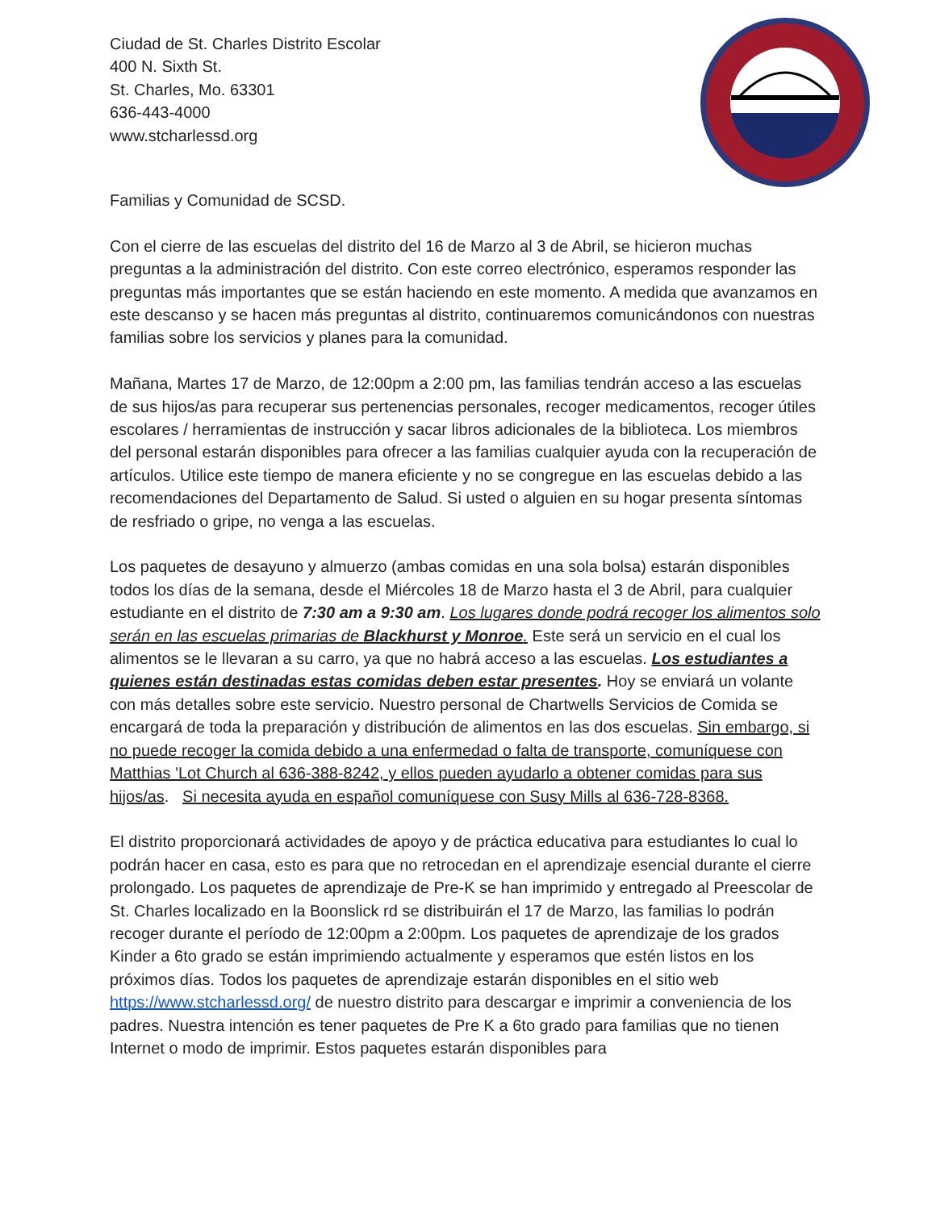Ciudad de St. Charles Distrito Escolar
400 N. Sixth St.
St. Charles, Mo. 63301
636-443-4000
www.stcharlessd.org
Familias y Comunidad de SCSD.
Con el cierre de las escuelas del distrito del 16 de Marzo al 3 de Abril, se hicieron muchas preguntas a la administración del distrito. Con este correo electrónico, esperamos responder las preguntas más importantes que se están haciendo en este momento. A medida que avanzamos en este descanso y se hacen más preguntas al distrito, continuaremos comunicándonos con nuestras familias sobre los servicios y planes para la comunidad.
Mañana, Martes 17 de Marzo, de 12:00pm a 2:00 pm, las familias tendrán acceso a las escuelas de sus hijos/as para recuperar sus pertenencias personales, recoger medicamentos, recoger útiles escolares / herramientas de instrucción y sacar libros adicionales de la biblioteca. Los miembros del personal estarán disponibles para ofrecer a las familias cualquier ayuda con la recuperación de artículos. Utilice este tiempo de manera eficiente y no se congregue en las escuelas debido a las recomendaciones del Departamento de Salud. Si usted o alguien en su hogar presenta síntomas de resfriado o gripe, no venga a las escuelas.
Los paquetes de desayuno y almuerzo (ambas comidas en una sola bolsa) estarán disponibles todos los días de la semana, desde el Miércoles 18 de Marzo hasta el 3 de Abril, para cualquier estudiante en el distrito de 7:30 am a 9:30 am. Los lugares donde podrá recoger los alimentos solo serán en las escuelas primarias de Blackhurst y Monroe. Este será un servicio en el cual los alimentos se le llevaran a su carro, ya que no habrá acceso a las escuelas. Los estudiantes a quienes están destinadas estas comidas deben estar presentes. Hoy se enviará un volante con más detalles sobre este servicio. Nuestro personal de Chartwells Servicios de Comida se encargará de toda la preparación y distribución de alimentos en las dos escuelas. Sin embargo, si no puede recoger la comida debido a una enfermedad o falta de transporte, comuníquese con Matthias 'Lot Church al 636-388-8242, y ellos pueden ayudarlo a obtener comidas para sus hijos/as. Si necesita ayuda en español comuníquese con Susy Mills al 636-728-8368.
El distrito proporcionará actividades de apoyo y de práctica educativa para estudiantes lo cual lo podrán hacer en casa, esto es para que no retrocedan en el aprendizaje esencial durante el cierre prolongado. Los paquetes de aprendizaje de Pre-K se han imprimido y entregado al Preescolar de St. Charles localizado en la Boonslick rd se distribuirán el 17 de Marzo, las familias lo podrán recoger durante el período de 12:00pm a 2:00pm. Los paquetes de aprendizaje de los grados Kinder a 6to grado se están imprimiendo actualmente y esperamos que estén listos en los próximos días. Todos los paquetes de aprendizaje estarán disponibles en el sitio web https://www.stcharlessd.org/ de nuestro distrito para descargar e imprimir a conveniencia de los padres. Nuestra intención es tener paquetes de Pre K a 6to grado para familias que no tienen Internet o modo de imprimir. Estos paquetes estarán disponibles para